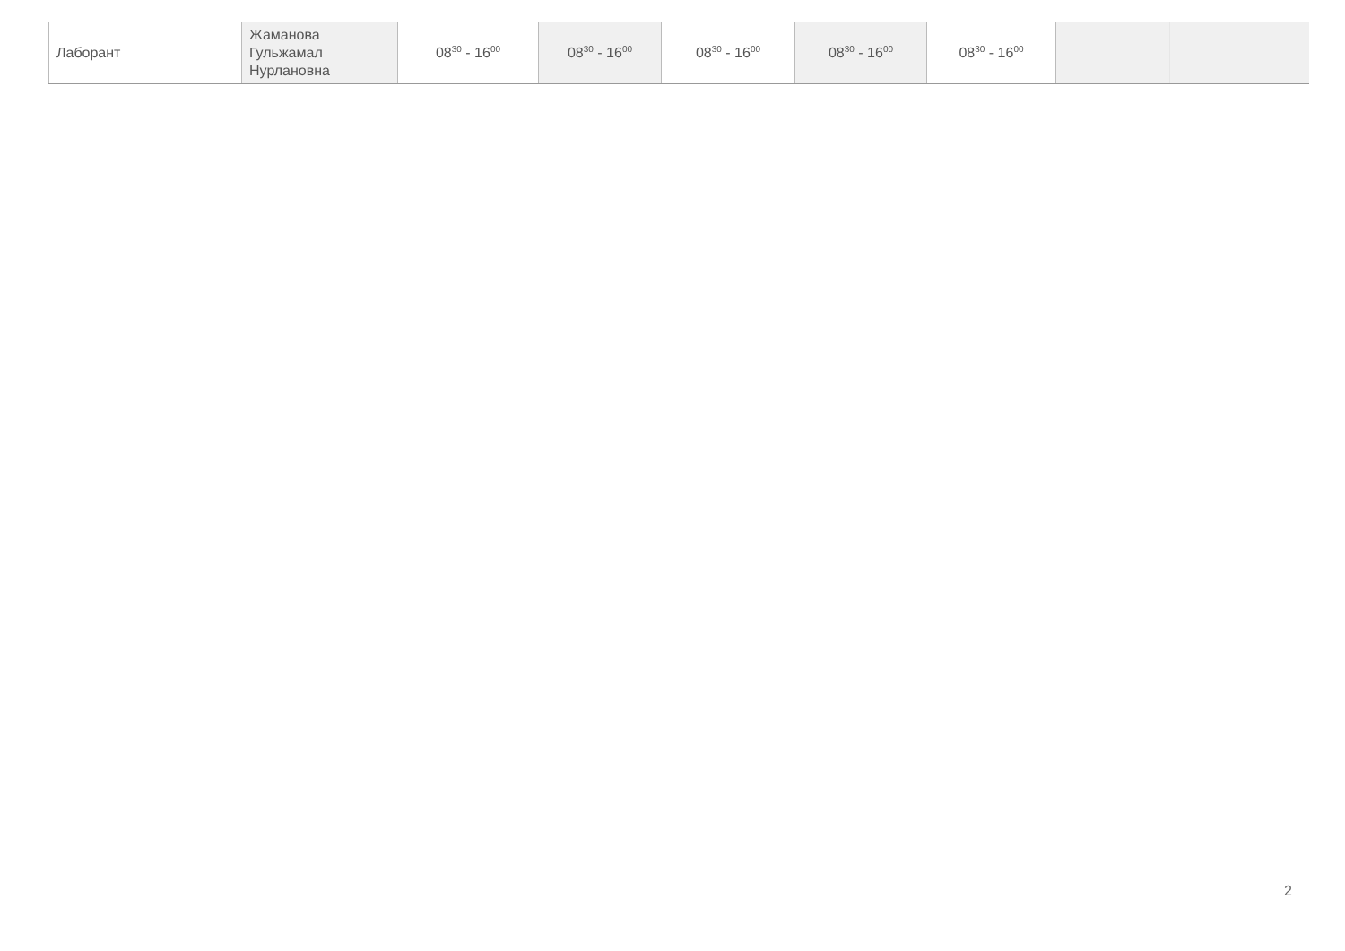| Лаборант | Жаманова Гульжамал Нурлановна | 08<sup>30</sup> - 16<sup>00</sup> | 08<sup>30</sup> - 16<sup>00</sup> | 08<sup>30</sup> - 16<sup>00</sup> | 08<sup>30</sup> - 16<sup>00</sup> | 08<sup>30</sup> - 16<sup>00</sup> | | |
2